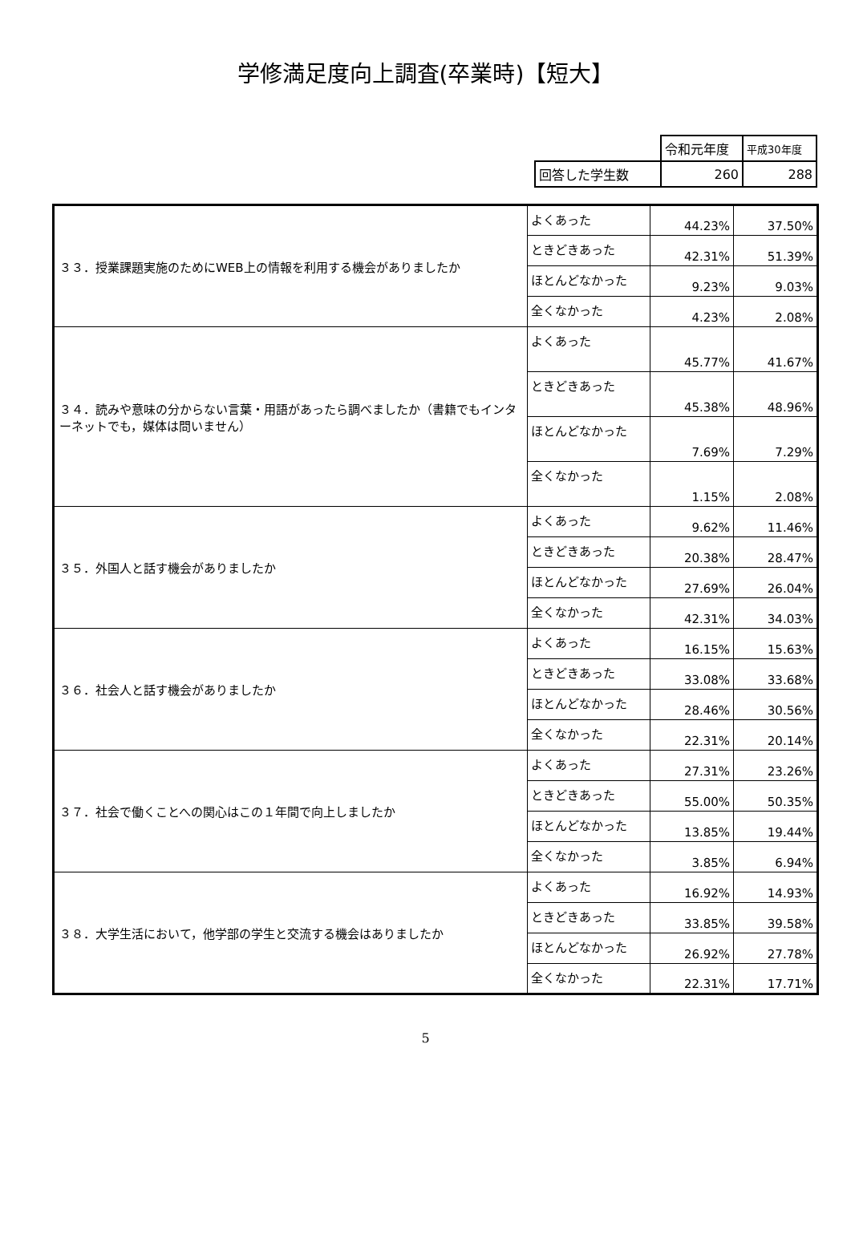学修満足度向上調査(卒業時)【短大】
| | 令和元年度 | 平成30年度 |
| 回答した学生数 | 260 | 288 |
| ３３．授業課題実施のためにWEB上の情報を利用する機会がありましたか | よくあった | 44.23% | 37.50% |
| | ときどきあった | 42.31% | 51.39% |
| | ほとんどなかった | 9.23% | 9.03% |
| | 全くなかった | 4.23% | 2.08% |
| ３４．読みや意味の分からない言葉・用語があったら調べましたか（書籍でもインターネットでも，媒体は問いません） | よくあった | 45.77% | 41.67% |
| | ときどきあった | 45.38% | 48.96% |
| | ほとんどなかった | 7.69% | 7.29% |
| | 全くなかった | 1.15% | 2.08% |
| ３５．外国人と話す機会がありましたか | よくあった | 9.62% | 11.46% |
| | ときどきあった | 20.38% | 28.47% |
| | ほとんどなかった | 27.69% | 26.04% |
| | 全くなかった | 42.31% | 34.03% |
| ３６．社会人と話す機会がありましたか | よくあった | 16.15% | 15.63% |
| | ときどきあった | 33.08% | 33.68% |
| | ほとんどなかった | 28.46% | 30.56% |
| | 全くなかった | 22.31% | 20.14% |
| ３７．社会で働くことへの関心はこの１年間で向上しましたか | よくあった | 27.31% | 23.26% |
| | ときどきあった | 55.00% | 50.35% |
| | ほとんどなかった | 13.85% | 19.44% |
| | 全くなかった | 3.85% | 6.94% |
| ３８．大学生活において，他学部の学生と交流する機会はありましたか | よくあった | 16.92% | 14.93% |
| | ときどきあった | 33.85% | 39.58% |
| | ほとんどなかった | 26.92% | 27.78% |
| | 全くなかった | 22.31% | 17.71% |
5